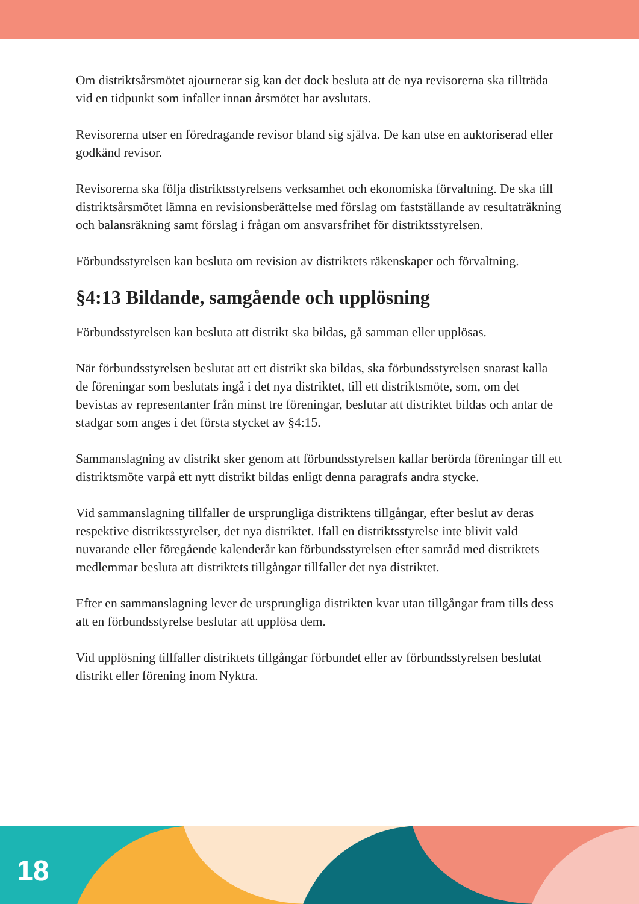Om distriktsårsmötet ajournerar sig kan det dock besluta att de nya revisorerna ska tillträda vid en tidpunkt som infaller innan årsmötet har avslutats.
Revisorerna utser en föredragande revisor bland sig själva. De kan utse en auktoriserad eller godkänd revisor.
Revisorerna ska följa distriktsstyrelsens verksamhet och ekonomiska förvaltning. De ska till distriktsårsmötet lämna en revisionsberättelse med förslag om fastställande av resultaträkning och balansräkning samt förslag i frågan om ansvarsfrihet för distriktsstyrelsen.
Förbundsstyrelsen kan besluta om revision av distriktets räkenskaper och förvaltning.
§4:13 Bildande, samgående och upplösning
Förbundsstyrelsen kan besluta att distrikt ska bildas, gå samman eller upplösas.
När förbundsstyrelsen beslutat att ett distrikt ska bildas, ska förbundsstyrelsen snarast kalla de föreningar som beslutats ingå i det nya distriktet, till ett distriktsmöte, som, om det bevistas av representanter från minst tre föreningar, beslutar att distriktet bildas och antar de stadgar som anges i det första stycket av §4:15.
Sammanslagning av distrikt sker genom att förbundsstyrelsen kallar berörda föreningar till ett distriktsmöte varpå ett nytt distrikt bildas enligt denna paragrafs andra stycke.
Vid sammanslagning tillfaller de ursprungliga distriktens tillgångar, efter beslut av deras respektive distriktsstyrelser, det nya distriktet. Ifall en distriktsstyrelse inte blivit vald nuvarande eller föregående kalenderår kan förbundsstyrelsen efter samråd med distriktets medlemmar besluta att distriktets tillgångar tillfaller det nya distriktet.
Efter en sammanslagning lever de ursprungliga distrikten kvar utan tillgångar fram tills dess att en förbundsstyrelse beslutar att upplösa dem.
Vid upplösning tillfaller distriktets tillgångar förbundet eller av förbundsstyrelsen beslutat distrikt eller förening inom Nyktra.
18